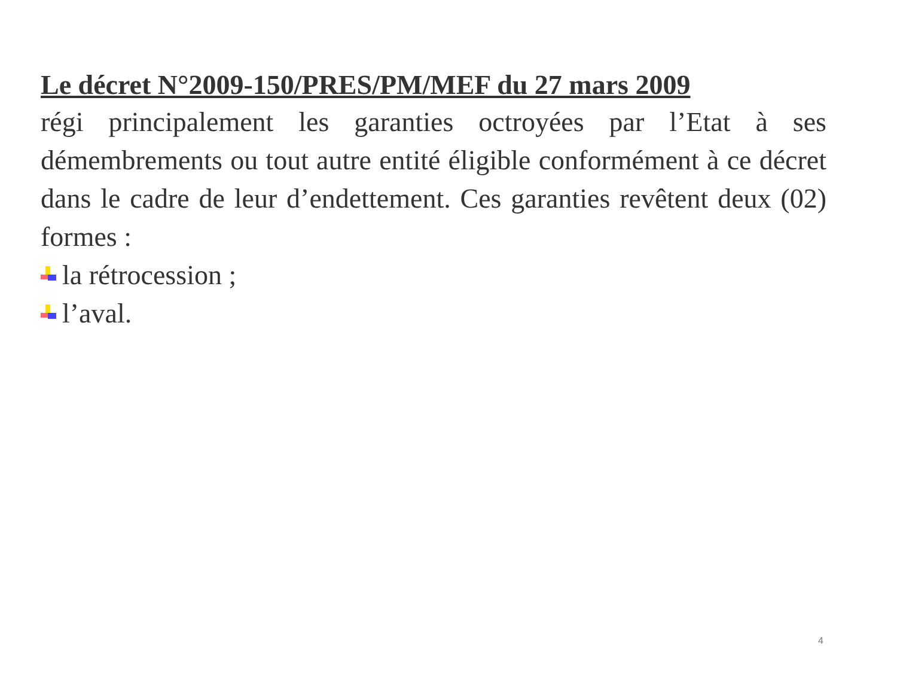Le décret N°2009-150/PRES/PM/MEF du 27 mars 2009
régi principalement les garanties octroyées par l’Etat à ses démembrements ou tout autre entité éligible conformément à ce décret dans le cadre de leur d’endettement. Ces garanties revêtent deux (02) formes :
la rétrocession ;
l’aval.
4